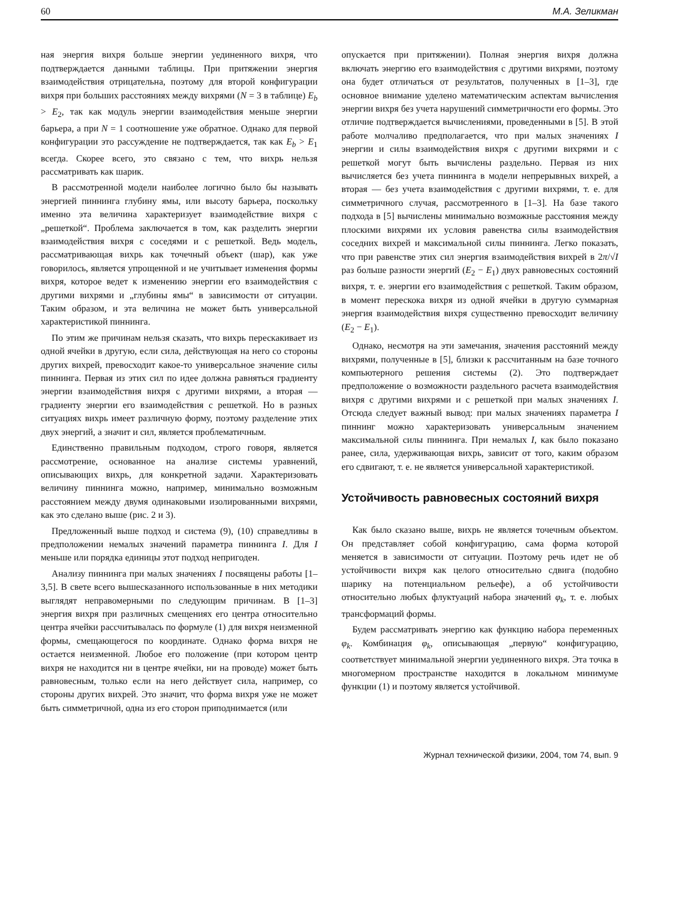60 М.А. Зеликман
ная энергия вихря больше энергии уединенного вихря, что подтверждается данными таблицы. При притяжении энергия взаимодействия отрицательна, поэтому для второй конфигурации вихря при больших расстояниях между вихрями (N = 3 в таблице) E<sub>b</sub> > E<sub>2</sub>, так как модуль энергии взаимодействия меньше энергии барьера, а при N = 1 соотношение уже обратное. Однако для первой конфигурации это рассуждение не подтверждается, так как E<sub>b</sub> > E<sub>1</sub> всегда. Скорее всего, это связано с тем, что вихрь нельзя рассматривать как шарик.
В рассмотренной модели наиболее логично было бы называть энергией пиннинга глубину ямы, или высоту барьера, поскольку именно эта величина характеризует взаимодействие вихря с „решеткой“. Проблема заключается в том, как разделить энергии взаимодействия вихря с соседями и с решеткой. Ведь модель, рассматривающая вихрь как точечный объект (шар), как уже говорилось, является упрощенной и не учитывает изменения формы вихря, которое ведет к изменению энергии его взаимодействия с другими вихрями и „глубины ямы“ в зависимости от ситуации. Таким образом, и эта величина не может быть универсальной характеристикой пиннинга.
По этим же причинам нельзя сказать, что вихрь перескакивает из одной ячейки в другую, если сила, действующая на него со стороны других вихрей, превосходит какое-то универсальное значение силы пиннинга. Первая из этих сил по идее должна равняться градиенту энергии взаимодействия вихря с другими вихрями, а вторая — градиенту энергии его взаимодействия с решеткой. Но в разных ситуациях вихрь имеет различную форму, поэтому разделение этих двух энергий, а значит и сил, является проблематичным.
Единственно правильным подходом, строго говоря, является рассмотрение, основанное на анализе системы уравнений, описывающих вихрь, для конкретной задачи. Характеризовать величину пиннинга можно, например, минимально возможным расстоянием между двумя одинаковыми изолированными вихрями, как это сделано выше (рис. 2 и 3).
Предложенный выше подход и система (9), (10) справедливы в предположении немалых значений параметра пиннинга I. Для I меньше или порядка единицы этот подход непригоден.
Анализу пиннинга при малых значениях I посвящены работы [1–3,5]. В свете всего вышесказанного использованные в них методики выглядят неправомерными по следующим причинам. В [1–3] энергия вихря при различных смещениях его центра относительно центра ячейки рассчитывалась по формуле (1) для вихря неизменной формы, смещающегося по координате. Однако форма вихря не остается неизменной. Любое его положение (при котором центр вихря не находится ни в центре ячейки, ни на проводе) может быть равновесным, только если на него действует сила, например, со стороны других вихрей. Это значит, что форма вихря уже не может быть симметричной, одна из его сторон приподнимается (или
опускается при притяжении). Полная энергия вихря должна включать энергию его взаимодействия с другими вихрями, поэтому она будет отличаться от результатов, полученных в [1–3], где основное внимание уделено математическим аспектам вычисления энергии вихря без учета нарушений симметричности его формы. Это отличие подтверждается вычислениями, проведенными в [5]. В этой работе молчаливо предполагается, что при малых значениях I энергии и силы взаимодействия вихря с другими вихрями и с решеткой могут быть вычислены раздельно. Первая из них вычисляется без учета пиннинга в модели непрерывных вихрей, а вторая — без учета взаимодействия с другими вихрями, т. е. для симметричного случая, рассмотренного в [1–3]. На базе такого подхода в [5] вычислены минимально возможные расстояния между плоскими вихрями их условия равенства силы взаимодействия соседних вихрей и максимальной силы пиннинга. Легко показать, что при равенстве этих сил энергия взаимодействия вихрей в 2π/√I раз больше разности энергий (E<sub>2</sub> − E<sub>1</sub>) двух равновесных состояний вихря, т. е. энергии его взаимодействия с решеткой. Таким образом, в момент перескока вихря из одной ячейки в другую суммарная энергия взаимодействия вихря существенно превосходит величину (E<sub>2</sub> − E<sub>1</sub>).
Однако, несмотря на эти замечания, значения расстояний между вихрями, полученные в [5], близки к рассчитанным на базе точного компьютерного решения системы (2). Это подтверждает предположение о возможности раздельного расчета взаимодействия вихря с другими вихрями и с решеткой при малых значениях I. Отсюда следует важный вывод: при малых значениях параметра I пиннинг можно характеризовать универсальным значением максимальной силы пиннинга. При немалых I, как было показано ранее, сила, удерживающая вихрь, зависит от того, каким образом его сдвигают, т. е. не является универсальной характеристикой.
Устойчивость равновесных состояний вихря
Как было сказано выше, вихрь не является точечным объектом. Он представляет собой конфигурацию, сама форма которой меняется в зависимости от ситуации. Поэтому речь идет не об устойчивости вихря как целого относительно сдвига (подобно шарику на потенциальном рельефе), а об устойчивости относительно любых флуктуаций набора значений φ<sub>k</sub>, т. е. любых трансформаций формы.
Будем рассматривать энергию как функцию набора переменных φ<sub>k</sub>. Комбинация φ<sub>k</sub>, описывающая „первую“ конфигурацию, соответствует минимальной энергии уединенного вихря. Эта точка в многомерном пространстве находится в локальном минимуме функции (1) и поэтому является устойчивой.
Журнал технической физики, 2004, том 74, вып. 9